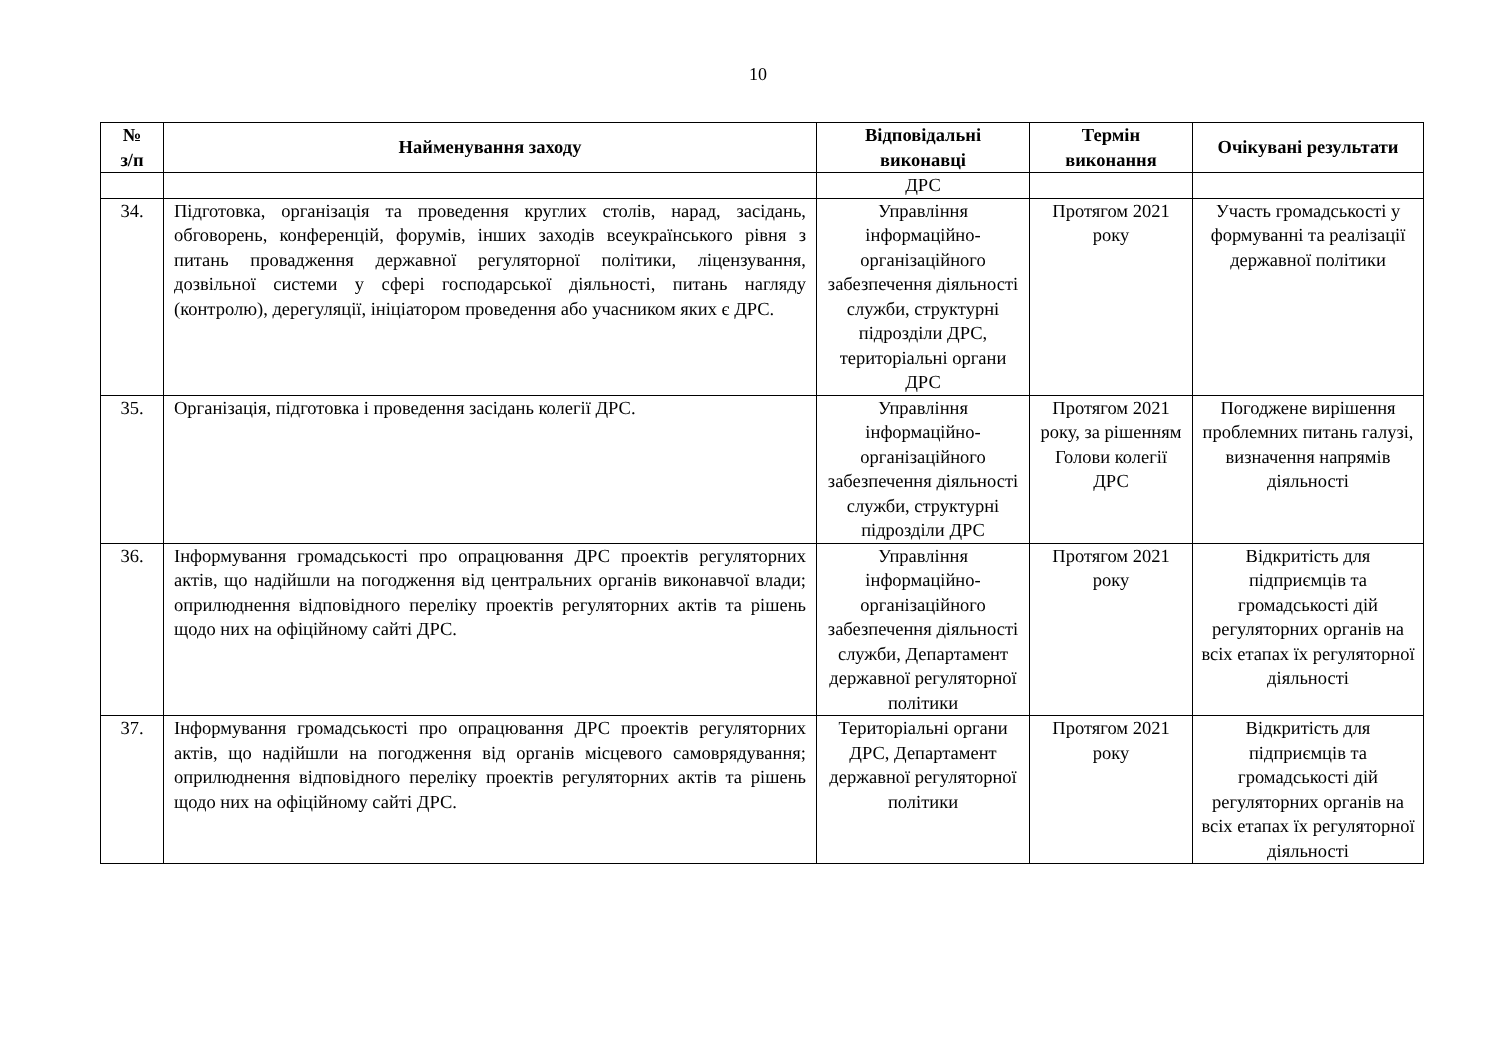10
| № з/п | Найменування заходу | Відповідальні виконавці | Термін виконання | Очікувані результати |
| --- | --- | --- | --- | --- |
| | | ДРС | | |
| 34. | Підготовка, організація та проведення круглих столів, нарад, засідань, обговорень, конференцій, форумів, інших заходів всеукраїнського рівня з питань провадження державної регуляторної політики, ліцензування, дозвільної системи у сфері господарської діяльності, питань нагляду (контролю), дерегуляції, ініціатором проведення або учасником яких є ДРС. | Управління інформаційно-організаційного забезпечення діяльності служби, структурні підрозділи ДРС, територіальні органи ДРС | Протягом 2021 року | Участь громадськості у формуванні та реалізації державної політики |
| 35. | Організація, підготовка і проведення засідань колегії ДРС. | Управління інформаційно-організаційного забезпечення діяльності служби, структурні підрозділи ДРС | Протягом 2021 року, за рішенням Голови колегії ДРС | Погоджене вирішення проблемних питань галузі, визначення напрямів діяльності |
| 36. | Інформування громадськості про опрацювання ДРС проектів регуляторних актів, що надійшли на погодження від центральних органів виконавчої влади; оприлюднення відповідного переліку проектів регуляторних актів та рішень щодо них на офіційному сайті ДРС. | Управління інформаційно-організаційного забезпечення діяльності служби, Департамент державної регуляторної політики | Протягом 2021 року | Відкритість для підприємців та громадськості дій регуляторних органів на всіх етапах їх регуляторної діяльності |
| 37. | Інформування громадськості про опрацювання ДРС проектів регуляторних актів, що надійшли на погодження від органів місцевого самоврядування; оприлюднення відповідного переліку проектів регуляторних актів та рішень щодо них на офіційному сайті ДРС. | Територіальні органи ДРС, Департамент державної регуляторної політики | Протягом 2021 року | Відкритість для підприємців та громадськості дій регуляторних органів на всіх етапах їх регуляторної діяльності |